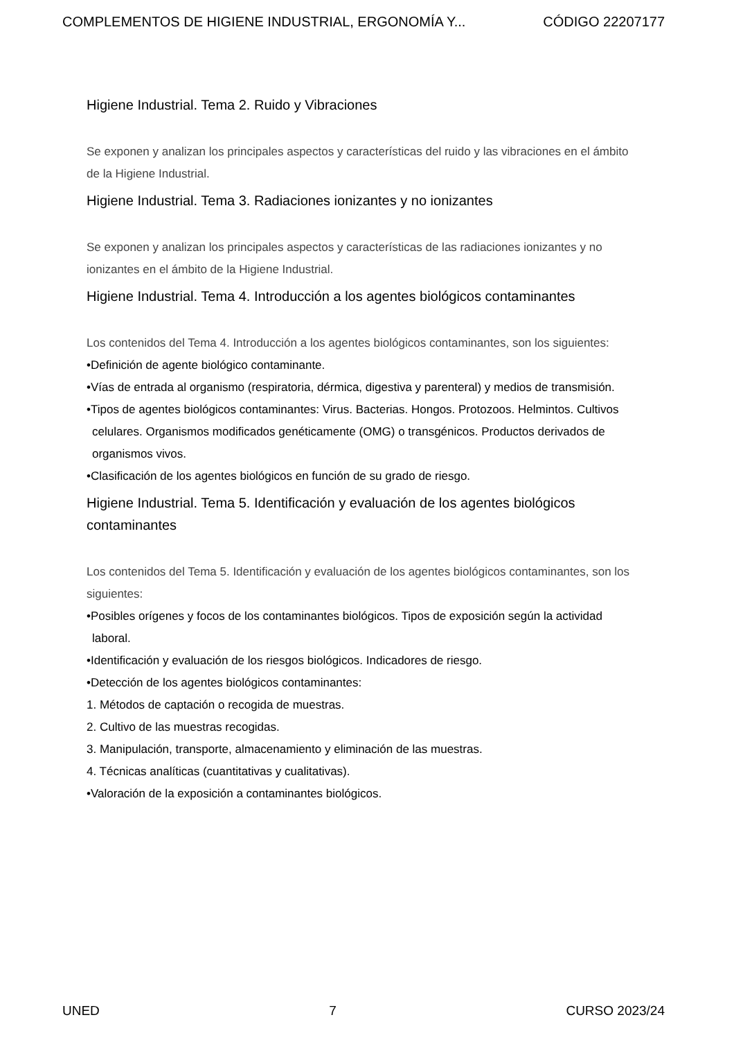COMPLEMENTOS DE HIGIENE INDUSTRIAL, ERGONOMÍA Y... CÓDIGO 22207177
Higiene Industrial. Tema 2. Ruido y Vibraciones
Se exponen y analizan los principales aspectos y características del ruido y las vibraciones en el ámbito de la Higiene Industrial.
Higiene Industrial. Tema 3. Radiaciones ionizantes y no ionizantes
Se exponen y analizan los principales aspectos y características de las radiaciones ionizantes y no ionizantes en el ámbito de la Higiene Industrial.
Higiene Industrial. Tema 4. Introducción a los agentes biológicos contaminantes
Los contenidos del Tema 4. Introducción a los agentes biológicos contaminantes, son los siguientes:
•Definición de agente biológico contaminante.
•Vías de entrada al organismo (respiratoria, dérmica, digestiva y parenteral) y medios de transmisión.
•Tipos de agentes biológicos contaminantes: Virus. Bacterias. Hongos. Protozoos. Helmintos. Cultivos celulares. Organismos modificados genéticamente (OMG) o transgénicos. Productos derivados de organismos vivos.
•Clasificación de los agentes biológicos en función de su grado de riesgo.
Higiene Industrial. Tema 5. Identificación y evaluación de los agentes biológicos contaminantes
Los contenidos del Tema 5. Identificación y evaluación de los agentes biológicos contaminantes, son los siguientes:
•Posibles orígenes y focos de los contaminantes biológicos. Tipos de exposición según la actividad laboral.
•Identificación y evaluación de los riesgos biológicos. Indicadores de riesgo.
•Detección de los agentes biológicos contaminantes:
1. Métodos de captación o recogida de muestras.
2. Cultivo de las muestras recogidas.
3. Manipulación, transporte, almacenamiento y eliminación de las muestras.
4. Técnicas analíticas (cuantitativas y cualitativas).
•Valoración de la exposición a contaminantes biológicos.
UNED 7 CURSO 2023/24